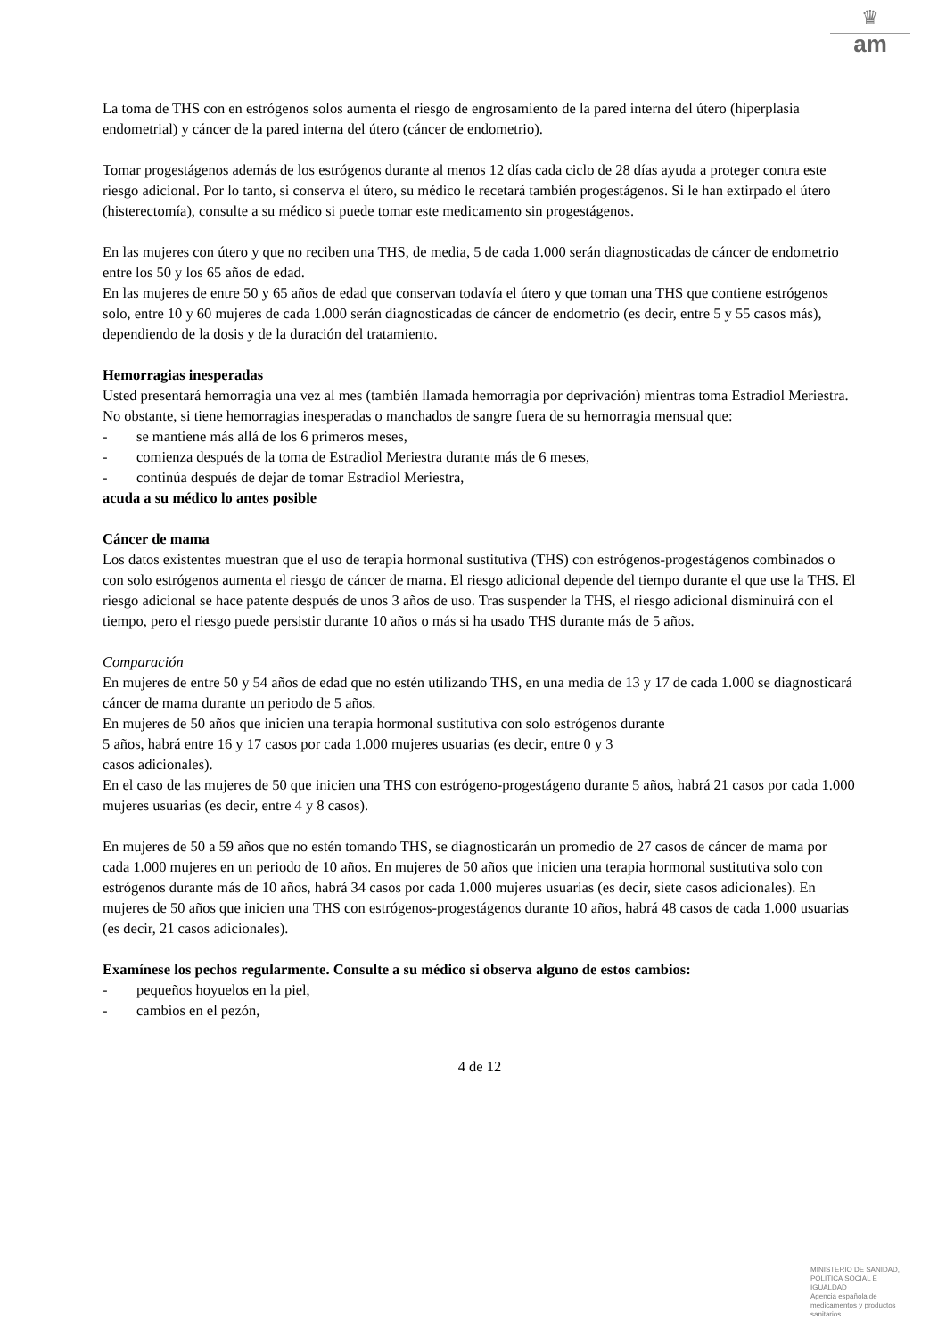♛
am
La toma de THS con en estrógenos solos aumenta el riesgo de engrosamiento de la pared interna del útero (hiperplasia endometrial) y cáncer de la pared interna del útero (cáncer de endometrio).
Tomar progestágenos además de los estrógenos durante al menos 12 días cada ciclo de 28 días ayuda a proteger contra este riesgo adicional. Por lo tanto, si conserva el útero, su médico le recetará también progestágenos. Si le han extirpado el útero (histerectomía), consulte a su médico si puede tomar este medicamento sin progestágenos.
En las mujeres con útero y que no reciben una THS, de media, 5 de cada 1.000 serán diagnosticadas de cáncer de endometrio entre los 50 y los 65 años de edad.
En las mujeres de entre 50 y 65 años de edad que conservan todavía el útero y que toman una THS que contiene estrógenos solo, entre 10 y 60 mujeres de cada 1.000 serán diagnosticadas de cáncer de endometrio (es decir, entre 5 y 55 casos más), dependiendo de la dosis y de la duración del tratamiento.
Hemorragias inesperadas
Usted presentará hemorragia una vez al mes (también llamada hemorragia por deprivación) mientras toma Estradiol Meriestra. No obstante, si tiene hemorragias inesperadas o manchados de sangre fuera de su hemorragia mensual que:
- se mantiene más allá de los 6 primeros meses,
- comienza después de la toma de Estradiol Meriestra durante más de 6 meses,
- continúa después de dejar de tomar Estradiol Meriestra,
acuda a su médico lo antes posible
Cáncer de mama
Los datos existentes muestran que el uso de terapia hormonal sustitutiva (THS) con estrógenos-progestágenos combinados o con solo estrógenos aumenta el riesgo de cáncer de mama. El riesgo adicional depende del tiempo durante el que use la THS. El riesgo adicional se hace patente después de unos 3 años de uso. Tras suspender la THS, el riesgo adicional disminuirá con el tiempo, pero el riesgo puede persistir durante 10 años o más si ha usado THS durante más de 5 años.
Comparación
En mujeres de entre 50 y 54 años de edad que no estén utilizando THS, en una media de 13 y 17 de cada 1.000 se diagnosticará cáncer de mama durante un periodo de 5 años.
En mujeres de 50 años que inicien una terapia hormonal sustitutiva con solo estrógenos durante
5 años, habrá entre 16 y 17 casos por cada 1.000 mujeres usuarias (es decir, entre 0 y 3
casos adicionales).
En el caso de las mujeres de 50 que inicien una THS con estrógeno-progestágeno durante 5 años, habrá 21 casos por cada 1.000 mujeres usuarias (es decir, entre 4 y 8 casos).
En mujeres de 50 a 59 años que no estén tomando THS, se diagnosticarán un promedio de 27 casos de cáncer de mama por cada 1.000 mujeres en un periodo de 10 años. En mujeres de 50 años que inicien una terapia hormonal sustitutiva solo con estrógenos durante más de 10 años, habrá 34 casos por cada 1.000 mujeres usuarias (es decir, siete casos adicionales). En mujeres de 50 años que inicien una THS con estrógenos-progestágenos durante 10 años, habrá 48 casos de cada 1.000 usuarias (es decir, 21 casos adicionales).
Examínese los pechos regularmente. Consulte a su médico si observa alguno de estos cambios:
- pequeños hoyuelos en la piel,
- cambios en el pezón,
4 de 12
MINISTERIO DE SANIDAD, POLITICA SOCIAL E IGUALDAD
Agencia española de medicamentos y productos sanitarios